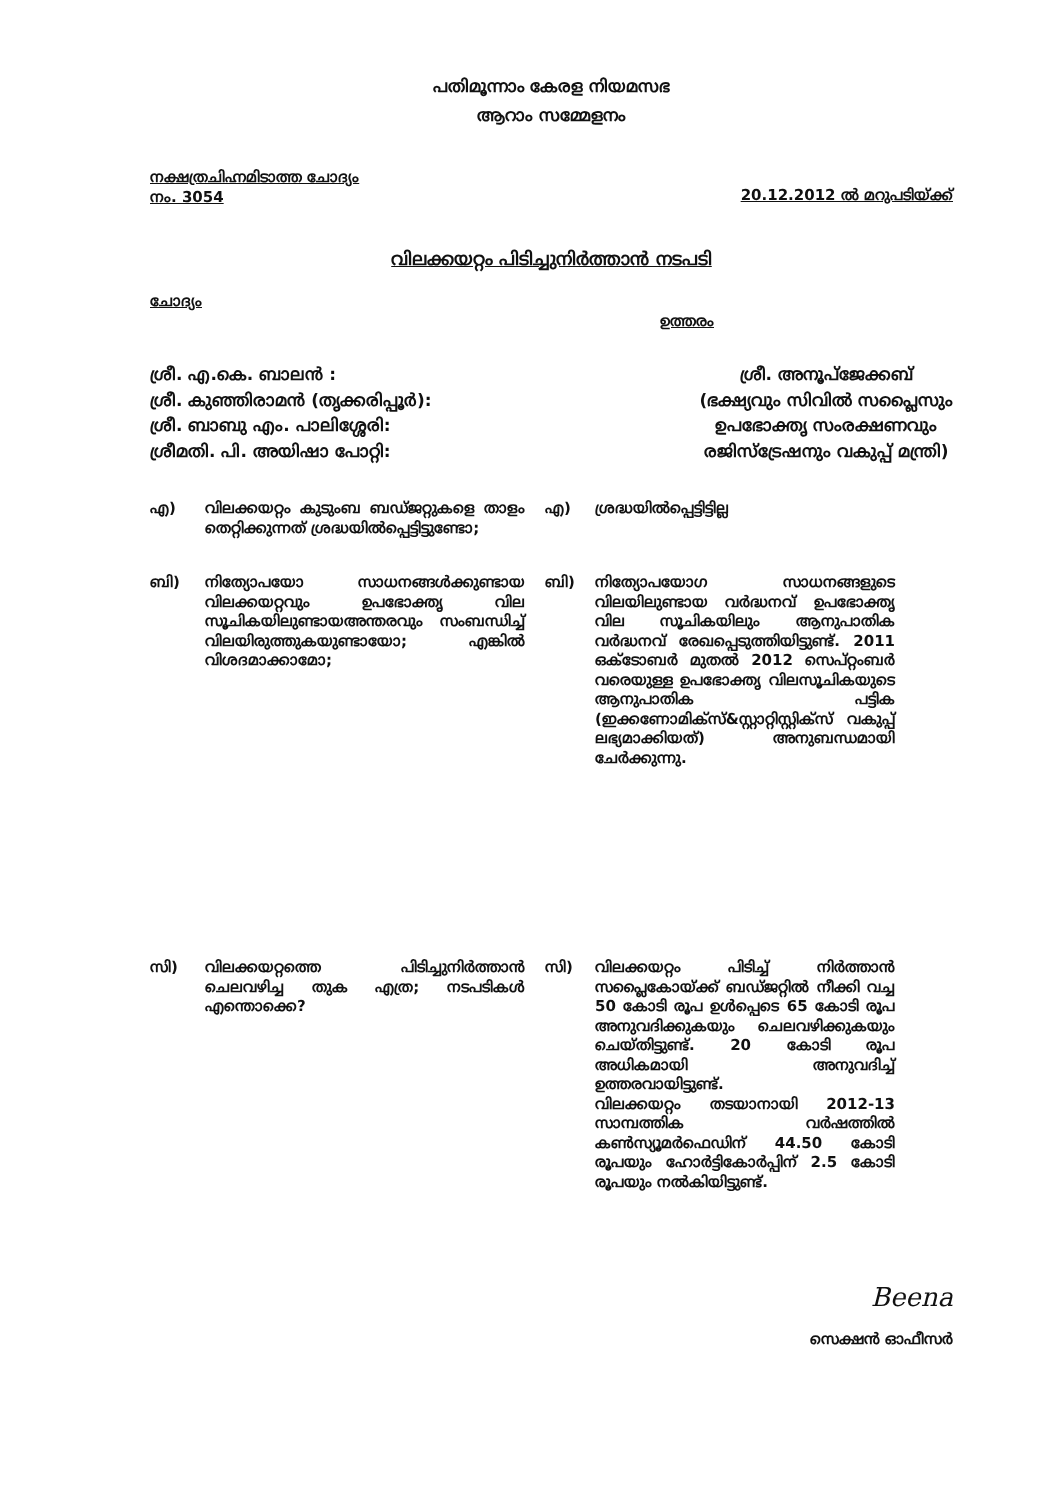പതിമൂന്നാം കേരള നിയമസഭ
ആറാം സമ്മേളനം
നക്ഷത്രചിഹ്നമിടാത്ത ചോദ്യം
നം. 3054
20.12.2012 ൽ മറുപടിയ്ക്ക്
വിലക്കയറ്റം പിടിച്ചുനിർത്താൻ നടപടി
ചോദ്യം
ഉത്തരം
ശ്രീ. എ.കെ. ബാലൻ :
ശ്രീ. കുഞ്ഞിരാമൻ (തൃക്കരിപ്പൂർ):
ശ്രീ. ബാബു എം. പാലിശ്ശേരി:
ശ്രീമതി. പി. അയിഷാ പോറ്റി:
ശ്രീ. അനൂപ്ജേക്കബ്
(ഭക്ഷ്യവും സിവിൽ സപ്ലൈസും
ഉപഭോക്തൃ സംരക്ഷണവും
രജിസ്ട്രേഷനും വകുപ്പ് മന്ത്രി)
എ) വിലക്കയറ്റം കുടുംബ ബഡ്ജറ്റുകളെ താളം തെറ്റിക്കുന്നത് ശ്രദ്ധയിൽപ്പെട്ടിട്ടുണ്ടോ;
എ) ശ്രദ്ധയിൽപ്പെട്ടിട്ടില്ല
ബി) നിത്യോപയോ സാധനങ്ങൾക്കുണ്ടായ വിലക്കയറ്റവും ഉപഭോക്തൃ വില സൂചികയിലുണ്ടായഅന്തരവും സംബന്ധിച്ച് വിലയിരുത്തുകയുണ്ടായോ; എങ്കിൽ വിശദമാക്കാമോ;
ബി) നിത്യോപയോഗ സാധനങ്ങളുടെ വിലയിലുണ്ടായ വർദ്ധനവ് ഉപഭോക്തൃ വില സൂചികയിലും ആനുപാതിക വർദ്ധനവ് രേഖപ്പെടുത്തിയിട്ടുണ്ട്. 2011 ഒക്ടോബർ മുതൽ 2012 സെപ്റ്റംബർ വരെയുള്ള ഉപഭോക്തൃ വിലസൂചികയുടെ ആനുപാതിക പട്ടിക (ഇക്കണോമിക്സ്&സ്റ്റാറ്റിസ്റ്റിക്സ് വകുപ്പ് ലഭ്യമാക്കിയത്) അനുബന്ധമായി ചേർക്കുന്നു.
സി) വിലക്കയറ്റത്തെ പിടിച്ചുനിർത്താൻ ചെലവഴിച്ച തുക എത്ര; നടപടികൾ എന്തൊക്കെ?
സി) വിലക്കയറ്റം പിടിച്ച് നിർത്താൻ സപ്ലൈകോയ്ക്ക് ബഡ്ജറ്റിൽ നീക്കി വച്ച 50 കോടി രൂപ ഉൾപ്പെടെ 65 കോടി രൂപ അനുവദിക്കുകയും ചെലവഴിക്കുകയും ചെയ്തിട്ടുണ്ട്. 20 കോടി രൂപ അധികമായി അനുവദിച്ച് ഉത്തരവായിട്ടുണ്ട്.
വിലക്കയറ്റം തടയാനായി 2012-13 സാമ്പത്തിക വർഷത്തിൽ കൺസ്യൂമർഫെഡിന് 44.50 കോടി രൂപയും ഹോർട്ടികോർപ്പിന് 2.5 കോടി രൂപയും നൽകിയിട്ടുണ്ട്.
Beena
സെക്ഷൻ ഓഫീസർ